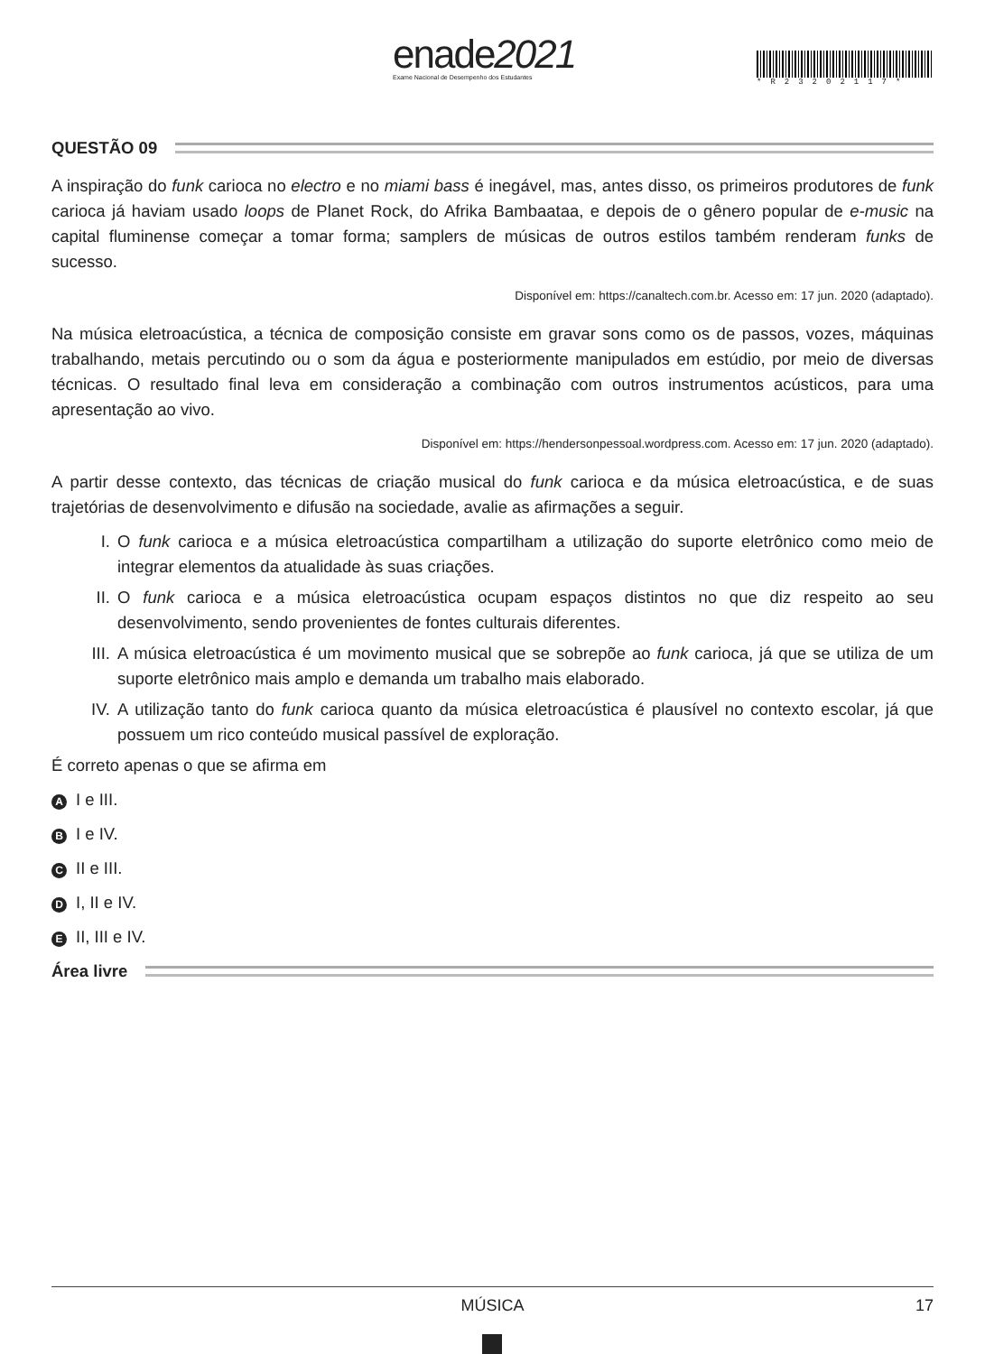enade2021
Exame Nacional de Desempenho dos Estudantes
*R23202117*
QUESTÃO 09
A inspiração do funk carioca no electro e no miami bass é inegável, mas, antes disso, os primeiros produtores de funk carioca já haviam usado loops de Planet Rock, do Afrika Bambaataa, e depois de o gênero popular de e-music na capital fluminense começar a tomar forma; samplers de músicas de outros estilos também renderam funks de sucesso.
Disponível em: https://canaltech.com.br. Acesso em: 17 jun. 2020 (adaptado).
Na música eletroacústica, a técnica de composição consiste em gravar sons como os de passos, vozes, máquinas trabalhando, metais percutindo ou o som da água e posteriormente manipulados em estúdio, por meio de diversas técnicas. O resultado final leva em consideração a combinação com outros instrumentos acústicos, para uma apresentação ao vivo.
Disponível em: https://hendersonpessoal.wordpress.com. Acesso em: 17 jun. 2020 (adaptado).
A partir desse contexto, das técnicas de criação musical do funk carioca e da música eletroacústica, e de suas trajetórias de desenvolvimento e difusão na sociedade, avalie as afirmações a seguir.
I. O funk carioca e a música eletroacústica compartilham a utilização do suporte eletrônico como meio de integrar elementos da atualidade às suas criações.
II. O funk carioca e a música eletroacústica ocupam espaços distintos no que diz respeito ao seu desenvolvimento, sendo provenientes de fontes culturais diferentes.
III. A música eletroacústica é um movimento musical que se sobrepõe ao funk carioca, já que se utiliza de um suporte eletrônico mais amplo e demanda um trabalho mais elaborado.
IV. A utilização tanto do funk carioca quanto da música eletroacústica é plausível no contexto escolar, já que possuem um rico conteúdo musical passível de exploração.
É correto apenas o que se afirma em
A I e III.
B I e IV.
C II e III.
D I, II e IV.
E II, III e IV.
Área livre
MÚSICA 17